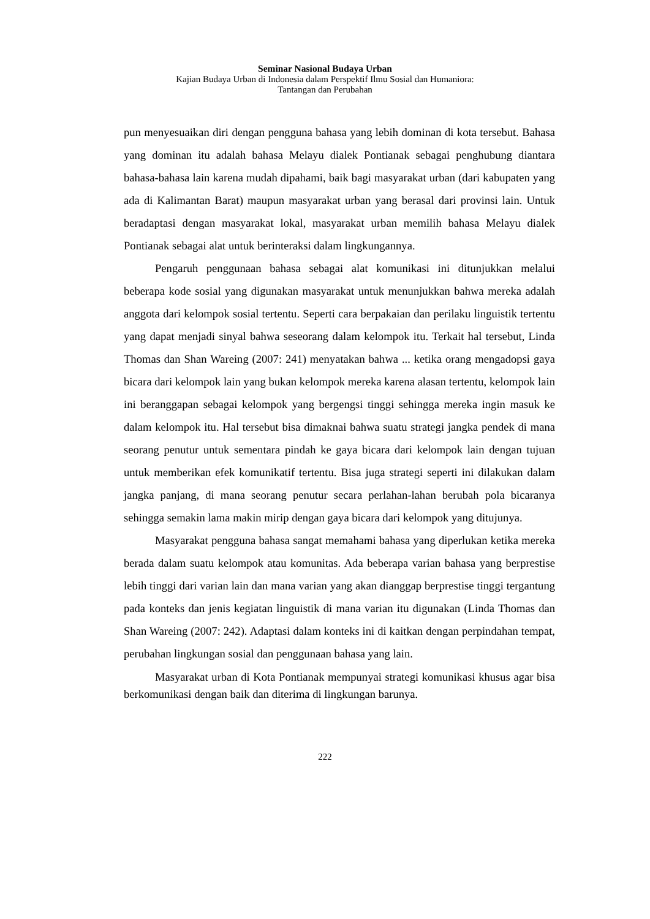Seminar Nasional Budaya Urban
Kajian Budaya Urban di Indonesia dalam Perspektif Ilmu Sosial dan Humaniora:
Tantangan dan Perubahan
pun menyesuaikan diri dengan pengguna bahasa yang lebih dominan di kota tersebut. Bahasa yang dominan itu adalah bahasa Melayu dialek Pontianak sebagai penghubung diantara bahasa-bahasa lain karena mudah dipahami, baik bagi masyarakat urban (dari kabupaten yang ada di Kalimantan Barat) maupun masyarakat urban yang berasal dari provinsi lain. Untuk beradaptasi dengan masyarakat lokal, masyarakat urban memilih bahasa Melayu dialek Pontianak sebagai alat untuk berinteraksi dalam lingkungannya.
Pengaruh penggunaan bahasa sebagai alat komunikasi ini ditunjukkan melalui beberapa kode sosial yang digunakan masyarakat untuk menunjukkan bahwa mereka adalah anggota dari kelompok sosial tertentu. Seperti cara berpakaian dan perilaku linguistik tertentu yang dapat menjadi sinyal bahwa seseorang dalam kelompok itu. Terkait hal tersebut, Linda Thomas dan Shan Wareing (2007: 241) menyatakan bahwa ... ketika orang mengadopsi gaya bicara dari kelompok lain yang bukan kelompok mereka karena alasan tertentu, kelompok lain ini beranggapan sebagai kelompok yang bergengsi tinggi sehingga mereka ingin masuk ke dalam kelompok itu. Hal tersebut bisa dimaknai bahwa suatu strategi jangka pendek di mana seorang penutur untuk sementara pindah ke gaya bicara dari kelompok lain dengan tujuan untuk memberikan efek komunikatif tertentu. Bisa juga strategi seperti ini dilakukan dalam jangka panjang, di mana seorang penutur secara perlahan-lahan berubah pola bicaranya sehingga semakin lama makin mirip dengan gaya bicara dari kelompok yang ditujunya.
Masyarakat pengguna bahasa sangat memahami bahasa yang diperlukan ketika mereka berada dalam suatu kelompok atau komunitas. Ada beberapa varian bahasa yang berprestise lebih tinggi dari varian lain dan mana varian yang akan dianggap berprestise tinggi tergantung pada konteks dan jenis kegiatan linguistik di mana varian itu digunakan (Linda Thomas dan Shan Wareing (2007: 242). Adaptasi dalam konteks ini di kaitkan dengan perpindahan tempat, perubahan lingkungan sosial dan penggunaan bahasa yang lain.
Masyarakat urban di Kota Pontianak mempunyai strategi komunikasi khusus agar bisa berkomunikasi dengan baik dan diterima di lingkungan barunya.
222